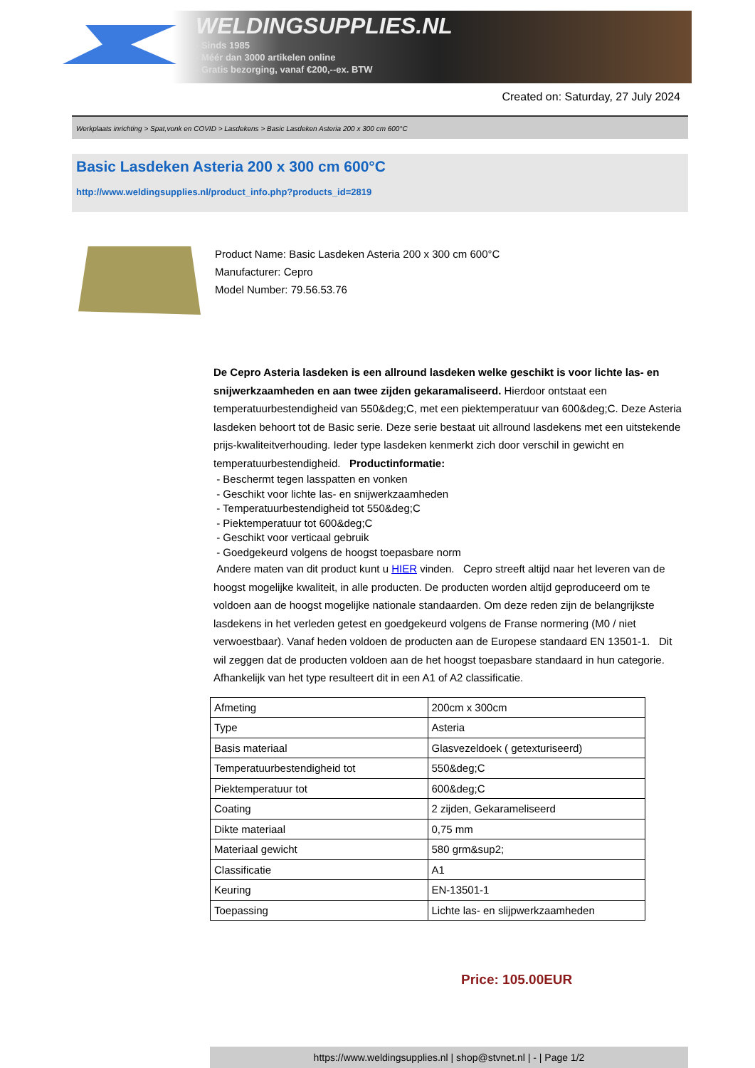WELDINGSUPPLIES.NL
- Sinds 1985
- Méér dan 3000 artikelen online
- Gratis bezorging, vanaf €200,--ex. BTW
Created on: Saturday, 27 July 2024
Werkplaats inrichting > Spat,vonk en COVID > Lasdekens > Basic Lasdeken Asteria 200 x 300 cm 600°C
Basic Lasdeken Asteria 200 x 300 cm 600°C
http://www.weldingsupplies.nl/product_info.php?products_id=2819
Product Name: Basic Lasdeken Asteria 200 x 300 cm 600°C
Manufacturer: Cepro
Model Number: 79.56.53.76
De Cepro Asteria lasdeken is een allround lasdeken welke geschikt is voor lichte las- en snijwerkzaamheden en aan twee zijden gekaramaliseerd. Hierdoor ontstaat een temperatuurbestendigheid van 550&deg;C, met een piektemperatuur van 600&deg;C. Deze Asteria lasdeken behoort tot de Basic serie. Deze serie bestaat uit allround lasdekens met een uitstekende prijs-kwaliteitverhouding. Ieder type lasdeken kenmerkt zich door verschil in gewicht en temperatuurbestendigheid. Productinformatie:
- Beschermt tegen lasspatten en vonken
- Geschikt voor lichte las- en snijwerkzaamheden
- Temperatuurbestendigheid tot 550&deg;C
- Piektemperatuur tot 600&deg;C
- Geschikt voor verticaal gebruik
- Goedgekeurd volgens de hoogst toepasbare norm
Andere maten van dit product kunt u HIER vinden. Cepro streeft altijd naar het leveren van de hoogst mogelijke kwaliteit, in alle producten. De producten worden altijd geproduceerd om te voldoen aan de hoogst mogelijke nationale standaarden. Om deze reden zijn de belangrijkste lasdekens in het verleden getest en goedgekeurd volgens de Franse normering (M0 / niet verwoestbaar). Vanaf heden voldoen de producten aan de Europese standaard EN 13501-1. Dit wil zeggen dat de producten voldoen aan de het hoogst toepasbare standaard in hun categorie. Afhankelijk van het type resulteert dit in een A1 of A2 classificatie.
| Afmeting | 200cm x 300cm |
| Type | Asteria |
| Basis materiaal | Glasvezeldoek ( getexturiseerd) |
| Temperatuurbestendigheid tot | 550&deg;C |
| Piektemperatuur tot | 600&deg;C |
| Coating | 2 zijden, Gekarameliseerd |
| Dikte materiaal | 0,75 mm |
| Materiaal gewicht | 580 grm&sup2; |
| Classificatie | A1 |
| Keuring | EN-13501-1 |
| Toepassing | Lichte las- en slijpwerkzaamheden |
Price: 105.00EUR
https://www.weldingsupplies.nl | shop@stvnet.nl | - | Page 1/2